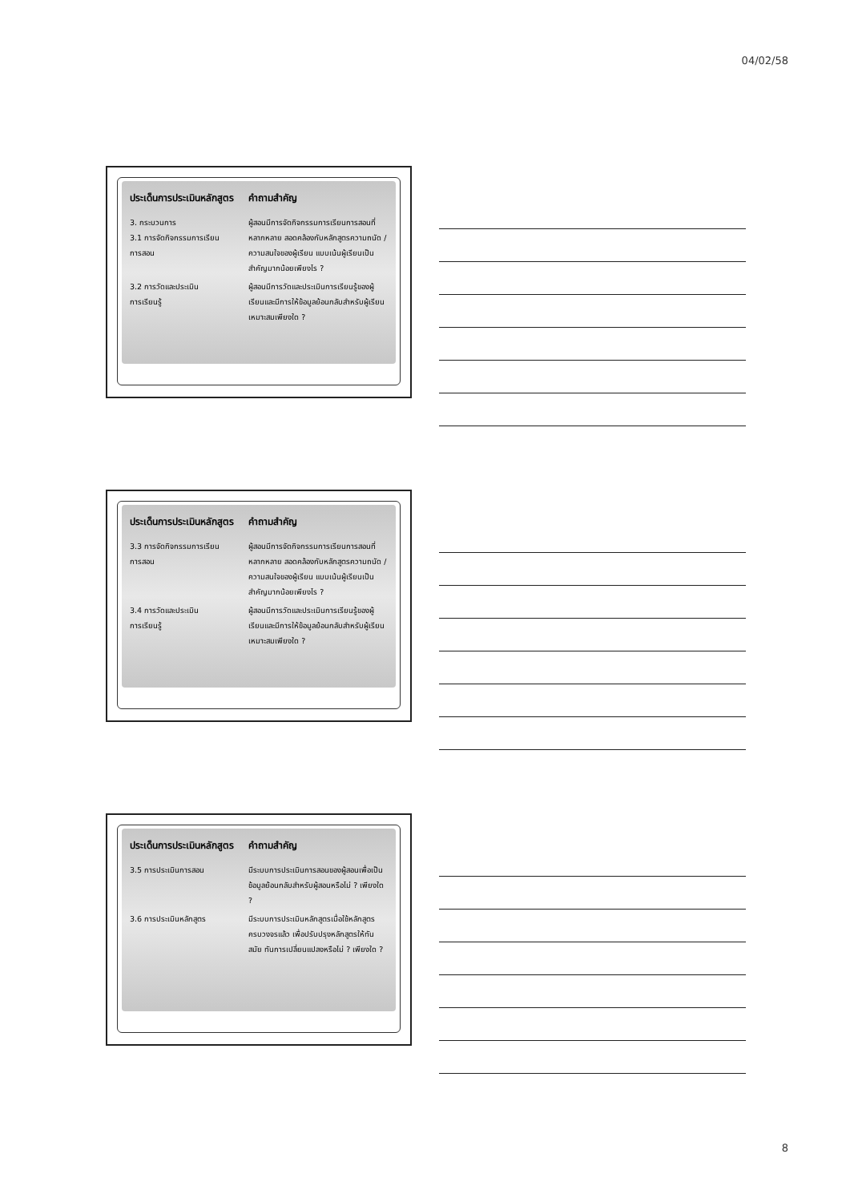04/02/58
| ประเด็นการประเมินหลักสูตร | คำถามสำคัญ |
| --- | --- |
| 3. กระบวนการ 3.1 การจัดกิจกรรมการเรียน การสอน | ผู้สอนมีการจัดกิจกรรมการเรียนการสอนที่หลากหลาย สอดคล้องกับหลักสูตรความถนัด / ความสนใจของผู้เรียน แบบเน้นผู้เรียนเป็นสำคัญมากน้อยเพียงไร ? |
| 3.2 การวัดและประเมิน การเรียนรู้ | ผู้สอนมีการวัดและประเมินการเรียนรู้ของผู้เรียนและมีการให้ข้อมูลย้อนกลับสำหรับผู้เรียนเหมาะสมเพียงใด ? |
| ประเด็นการประเมินหลักสูตร | คำถามสำคัญ |
| --- | --- |
| 3.3 การจัดกิจกรรมการเรียน การสอน | ผู้สอนมีการจัดกิจกรรมการเรียนการสอนที่หลากหลาย สอดคล้องกับหลักสูตรความถนัด / ความสนใจของผู้เรียน แบบเน้นผู้เรียนเป็นสำคัญมากน้อยเพียงไร ? |
| 3.4 การวัดและประเมิน การเรียนรู้ | ผู้สอนมีการวัดและประเมินการเรียนรู้ของผู้เรียนและมีการให้ข้อมูลย้อนกลับสำหรับผู้เรียนเหมาะสมเพียงใด ? |
| ประเด็นการประเมินหลักสูตร | คำถามสำคัญ |
| --- | --- |
| 3.5 การประเมินการสอน | มีระบบการประเมินการสอนของผู้สอนเพื่อเป็นข้อมูลย้อนกลับสำหรับผู้สอนหรือไม่ ? เพียงใด ? |
| 3.6 การประเมินหลักสูตร | มีระบบการประเมินหลักสูตรเมื่อใช้หลักสูตรครบวงจรแล้ว เพื่อปรับปรุงหลักสูตรให้ทันสมัย ทันการเปลี่ยนแปลงหรือไม่ ? เพียงใด ? |
8